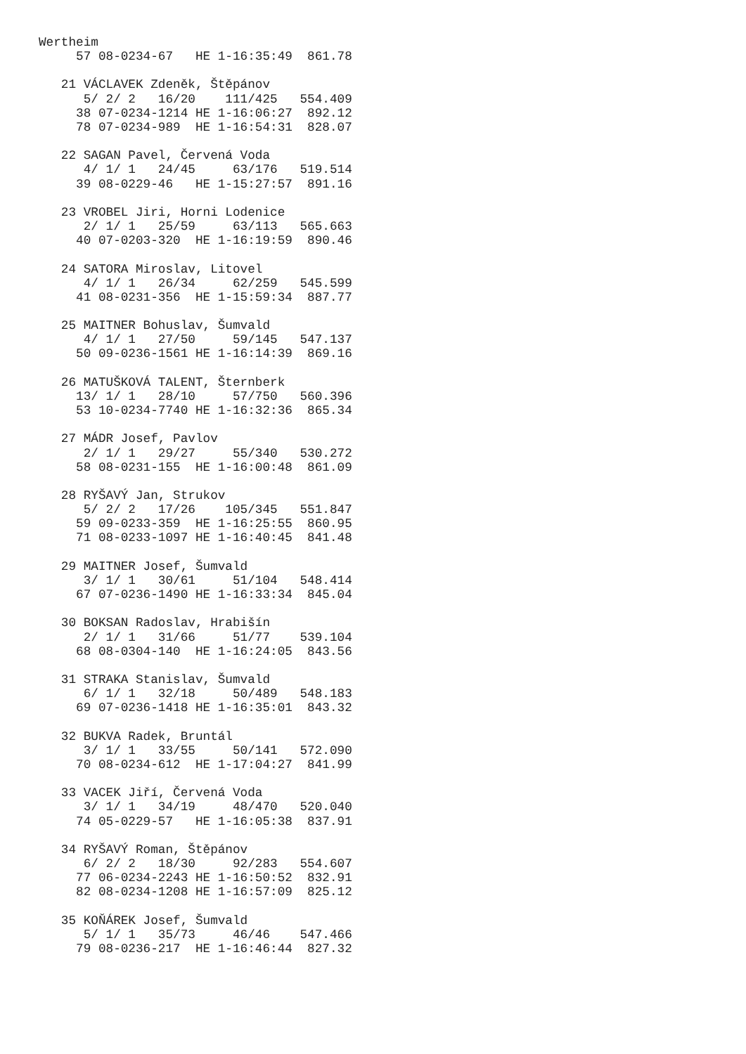Wertheim
     57 08-0234-67   HE 1-16:35:49  861.78

   21 VÁCLAVEK Zdeněk, Štěpánov
      5/ 2/ 2   16/20    111/425   554.409
     38 07-0234-1214 HE 1-16:06:27  892.12
     78 07-0234-989  HE 1-16:54:31  828.07

   22 SAGAN Pavel, Červená Voda
      4/ 1/ 1   24/45     63/176   519.514
     39 08-0229-46   HE 1-15:27:57  891.16

   23 VROBEL Jiri, Horni Lodenice
      2/ 1/ 1   25/59     63/113   565.663
     40 07-0203-320  HE 1-16:19:59  890.46

   24 SATORA Miroslav, Litovel
      4/ 1/ 1   26/34     62/259   545.599
     41 08-0231-356  HE 1-15:59:34  887.77

   25 MAITNER Bohuslav, Šumvald
      4/ 1/ 1   27/50     59/145   547.137
     50 09-0236-1561 HE 1-16:14:39  869.16

   26 MATUŠKOVÁ TALENT, Šternberk
     13/ 1/ 1   28/10     57/750   560.396
     53 10-0234-7740 HE 1-16:32:36  865.34

   27 MÁDR Josef, Pavlov
      2/ 1/ 1   29/27     55/340   530.272
     58 08-0231-155  HE 1-16:00:48  861.09

   28 RYŠAVÝ Jan, Strukov
      5/ 2/ 2   17/26    105/345   551.847
     59 09-0233-359  HE 1-16:25:55  860.95
     71 08-0233-1097 HE 1-16:40:45  841.48

   29 MAITNER Josef, Šumvald
      3/ 1/ 1   30/61     51/104   548.414
     67 07-0236-1490 HE 1-16:33:34  845.04

   30 BOKSAN Radoslav, Hrabišín
      2/ 1/ 1   31/66     51/77    539.104
     68 08-0304-140  HE 1-16:24:05  843.56

   31 STRAKA Stanislav, Šumvald
      6/ 1/ 1   32/18     50/489   548.183
     69 07-0236-1418 HE 1-16:35:01  843.32

   32 BUKVA Radek, Bruntál
      3/ 1/ 1   33/55     50/141   572.090
     70 08-0234-612  HE 1-17:04:27  841.99

   33 VACEK Jiří, Červená Voda
      3/ 1/ 1   34/19     48/470   520.040
     74 05-0229-57   HE 1-16:05:38  837.91

   34 RYŠAVÝ Roman, Štěpánov
      6/ 2/ 2   18/30     92/283   554.607
     77 06-0234-2243 HE 1-16:50:52  832.91
     82 08-0234-1208 HE 1-16:57:09  825.12

   35 KOŇÁREK Josef, Šumvald
      5/ 1/ 1   35/73     46/46    547.466
     79 08-0236-217  HE 1-16:46:44  827.32